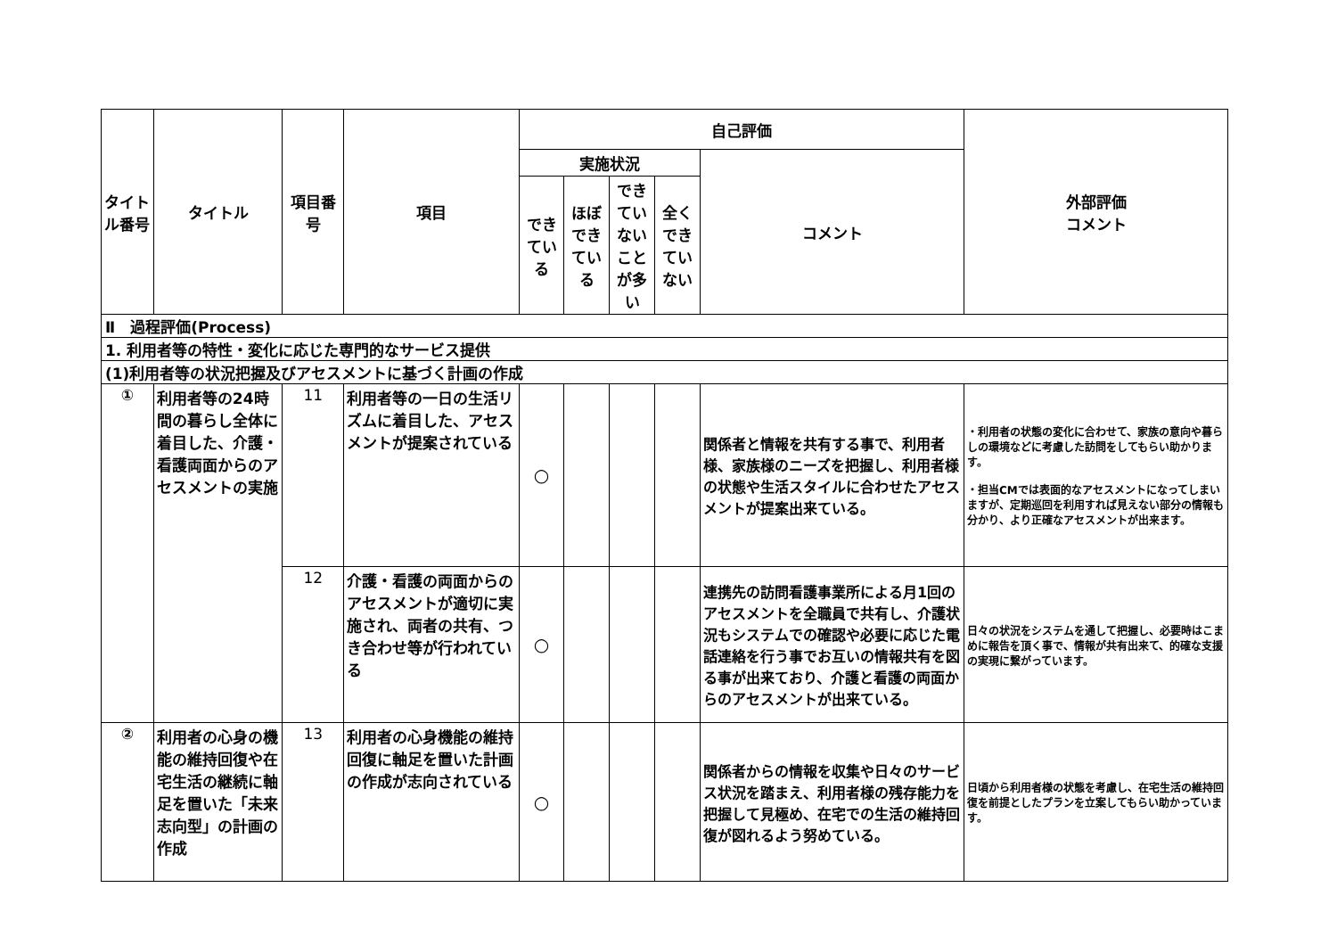| タイトル番号 | タイトル | 項目番号 | 項目 | 自己評価 | | | | | 外部評価 コメント |
| --- | --- | --- | --- | --- | --- | --- | --- | --- | --- |
| | | | | 実施状況 | | | | コメント | |
| | | | | できている | ほぼできている | できていないことが多い | 全くできていない | | |
| Ⅱ 過程評価(Process) | | | | | | | | | |
| 1. 利用者等の特性・変化に応じた専門的なサービス提供 | | | | | | | | | |
| (1)利用者等の状況把握及びアセスメントに基づく計画の作成 | | | | | | | | | |
| ① | 利用者等の24時間の暮らし全体に着目した、介護・看護両面からのアセスメントの実施 | 11 | 利用者等の一日の生活リズムに着目した、アセスメントが提案されている | ○ | | | | 関係者と情報を共有する事で、利用者様、家族様のニーズを把握し、利用者様の状態や生活スタイルに合わせたアセスメントが提案出来ている。 | ・利用者の状態の変化に合わせて、家族の意向や暮らしの環境などに考慮した訪問をしてもらい助かります。 ・担当CMでは表面的なアセスメントになってしまいますが、定期巡回を利用すれば見えない部分の情報も分かり、より正確なアセスメントが出来ます。 |
| | | 12 | 介護・看護の両面からのアセスメントが適切に実施され、両者の共有、つき合わせ等が行われている | ○ | | | | 連携先の訪問看護事業所による月1回のアセスメントを全職員で共有し、介護状況もシステムでの確認や必要に応じた電話連絡を行う事でお互いの情報共有を図る事が出来ており、介護と看護の両面からのアセスメントが出来ている。 | 日々の状況をシステムを通して把握し、必要時はこまめに報告を頂く事で、情報が共有出来て、的確な支援の実現に繋がっています。 |
| ② | 利用者の心身の機能の維持回復や在宅生活の継続に軸足を置いた「未来志向型」の計画の作成 | 13 | 利用者の心身機能の維持回復に軸足を置いた計画の作成が志向されている | ○ | | | | 関係者からの情報を収集や日々のサービス状況を踏まえ、利用者様の残存能力を把握して見極め、在宅での生活の維持回復が図れるよう努めている。 | 日頃から利用者様の状態を考慮し、在宅生活の維持回復を前提としたプランを立案してもらい助かっています。 |